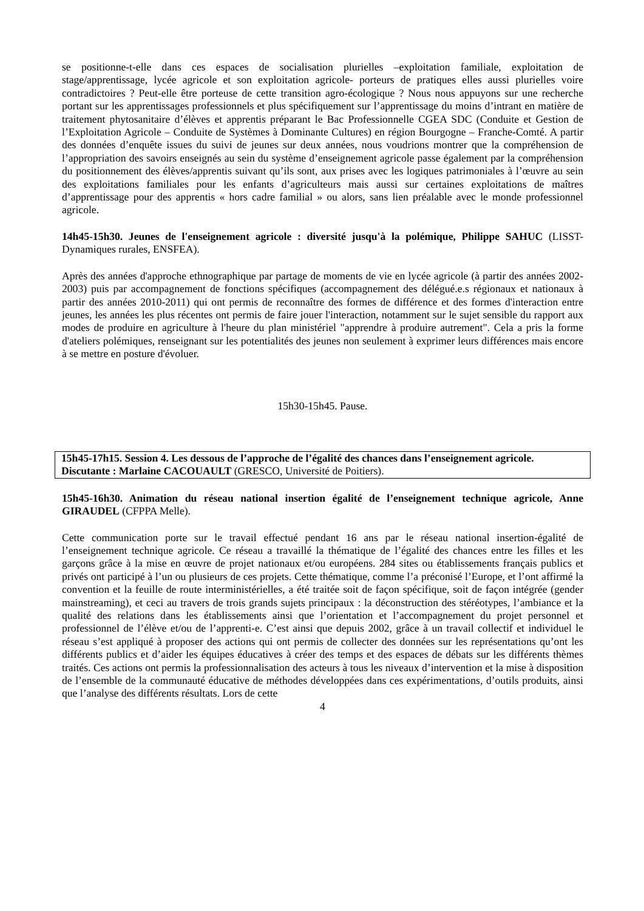se positionne-t-elle dans ces espaces de socialisation plurielles –exploitation familiale, exploitation de stage/apprentissage, lycée agricole et son exploitation agricole- porteurs de pratiques elles aussi plurielles voire contradictoires ? Peut-elle être porteuse de cette transition agro-écologique ? Nous nous appuyons sur une recherche portant sur les apprentissages professionnels et plus spécifiquement sur l’apprentissage du moins d’intrant en matière de traitement phytosanitaire d’élèves et apprentis préparant le Bac Professionnelle CGEA SDC (Conduite et Gestion de l’Exploitation Agricole – Conduite de Systèmes à Dominante Cultures) en région Bourgogne – Franche-Comté. A partir des données d’enquête issues du suivi de jeunes sur deux années, nous voudrions montrer que la compréhension de l’appropriation des savoirs enseignés au sein du système d’enseignement agricole passe également par la compréhension du positionnement des élèves/apprentis suivant qu’ils sont, aux prises avec les logiques patrimoniales à l’œuvre au sein des exploitations familiales pour les enfants d’agriculteurs mais aussi sur certaines exploitations de maîtres d’apprentissage pour des apprentis « hors cadre familial » ou alors, sans lien préalable avec le monde professionnel agricole.
14h45-15h30. Jeunes de l'enseignement agricole : diversité jusqu'à la polémique, Philippe SAHUC (LISST-Dynamiques rurales, ENSFEA).
Après des années d'approche ethnographique par partage de moments de vie en lycée agricole (à partir des années 2002-2003) puis par accompagnement de fonctions spécifiques (accompagnement des délégué.e.s régionaux et nationaux à partir des années 2010-2011) qui ont permis de reconnaître des formes de différence et des formes d'interaction entre jeunes, les années les plus récentes ont permis de faire jouer l'interaction, notamment sur le sujet sensible du rapport aux modes de produire en agriculture à l'heure du plan ministériel "apprendre à produire autrement". Cela a pris la forme d'ateliers polémiques, renseignant sur les potentialités des jeunes non seulement à exprimer leurs différences mais encore à se mettre en posture d'évoluer.
15h30-15h45. Pause.
15h45-17h15. Session 4. Les dessous de l’approche de l’égalité des chances dans l’enseignement agricole.
Discutante : Marlaine CACOUAULT (GRESCO, Université de Poitiers).
15h45-16h30. Animation du réseau national insertion égalité de l’enseignement technique agricole, Anne GIRAUDEL (CFPPA Melle).
Cette communication porte sur le travail effectué pendant 16 ans par le réseau national insertion-égalité de l’enseignement technique agricole. Ce réseau a travaillé la thématique de l’égalité des chances entre les filles et les garçons grâce à la mise en œuvre de projet nationaux et/ou européens. 284 sites ou établissements français publics et privés ont participé à l’un ou plusieurs de ces projets. Cette thématique, comme l’a préconisé l’Europe, et l’ont affirmé la convention et la feuille de route interministérielles, a été traitée soit de façon spécifique, soit de façon intégrée (gender mainstreaming), et ceci au travers de trois grands sujets principaux : la déconstruction des stéréotypes, l’ambiance et la qualité des relations dans les établissements ainsi que l’orientation et l’accompagnement du projet personnel et professionnel de l’élève et/ou de l’apprenti-e. C’est ainsi que depuis 2002, grâce à un travail collectif et individuel le réseau s’est appliqué à proposer des actions qui ont permis de collecter des données sur les représentations qu’ont les différents publics et d’aider les équipes éducatives à créer des temps et des espaces de débats sur les différents thèmes traités. Ces actions ont permis la professionnalisation des acteurs à tous les niveaux d’intervention et la mise à disposition de l’ensemble de la communauté éducative de méthodes développées dans ces expérimentations, d’outils produits, ainsi que l’analyse des différents résultats. Lors de cette
4